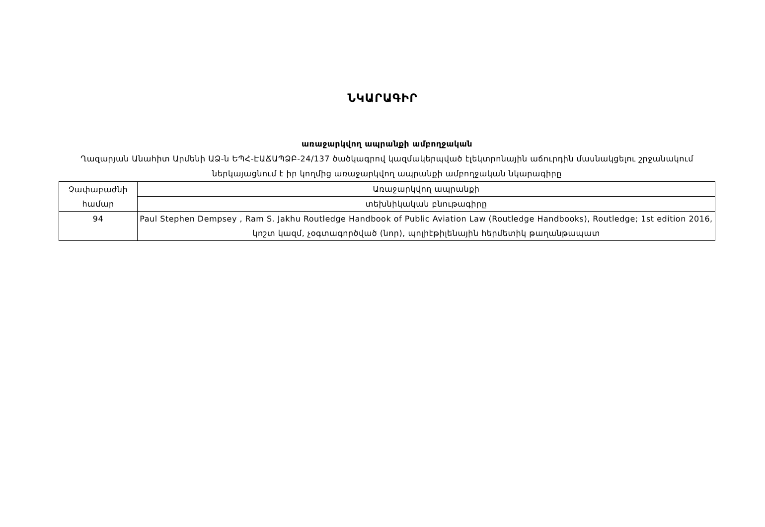ՆԿԱՐԱԳԻՐ
առաջարկվող ապրանքի ամբողջական
Ղազարյան Անահիտ Արմենի ԱՁ-ն ԵՊՀ-ԷԱՃԱՊՁԲ-24/137 ծածկագրով կազմակերպված էլեկտրոնային աճուրդին մասնակցելու շրջանակում ներկայացնում է իր կողմից առաջարկվող ապրանքի ամբողջական նկարագիրը
| Չափաբաժնի համար | Առաջարկվող ապրանքի |
| | տեխնիկական բնութագիրը |
| 94 | Paul Stephen Dempsey , Ram S. Jakhu Routledge Handbook of Public Aviation Law (Routledge Handbooks), Routledge; 1st edition 2016, կոշտ կազմ, չօգտագործված (նոր), պոլիէթիլենային հերմետիկ թաղանթապատ |